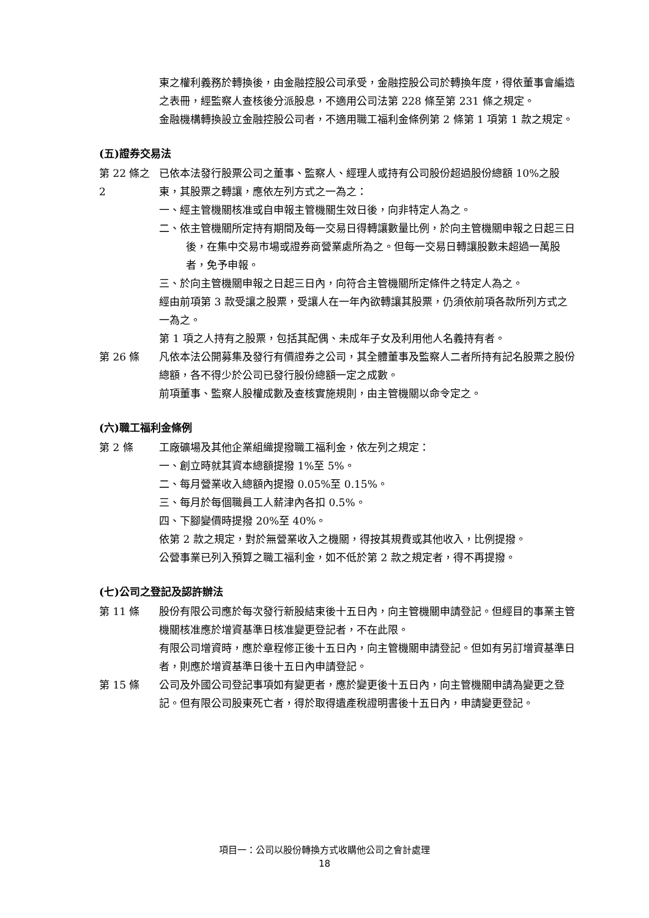東之權利義務於轉換後，由金融控股公司承受，金融控股公司於轉換年度，得依董事會編造之表冊，經監察人查核後分派股息，不適用公司法第 228 條至第 231 條之規定。
金融機構轉換設立金融控股公司者，不適用職工福利金條例第 2 條第 1 項第 1 款之規定。
(五)證券交易法
第 22 條之 2
已依本法發行股票公司之董事、監察人、經理人或持有公司股份超過股份總額 10%之股東，其股票之轉讓，應依左列方式之一為之：
一、經主管機關核准或自申報主管機關生效日後，向非特定人為之。
二、依主管機關所定持有期間及每一交易日得轉讓數量比例，於向主管機關申報之日起三日後，在集中交易市場或證券商營業處所為之。但每一交易日轉讓股數未超過一萬股者，免予申報。
三、於向主管機關申報之日起三日內，向符合主管機關所定條件之特定人為之。
經由前項第 3 款受讓之股票，受讓人在一年內欲轉讓其股票，仍須依前項各款所列方式之一為之。
第 1 項之人持有之股票，包括其配偶、未成年子女及利用他人名義持有者。
第 26 條 凡依本法公開募集及發行有價證券之公司，其全體董事及監察人二者所持有記名股票之股份總額，各不得少於公司已發行股份總額一定之成數。
前項董事、監察人股權成數及查核實施規則，由主管機關以命令定之。
(六)職工福利金條例
第 2 條 工廠礦場及其他企業組織提撥職工福利金，依左列之規定：
一、創立時就其資本總額提撥 1%至 5%。
二、每月營業收入總額內提撥 0.05%至 0.15%。
三、每月於每個職員工人薪津內各扣 0.5%。
四、下腳變價時提撥 20%至 40%。
依第 2 款之規定，對於無營業收入之機關，得按其規費或其他收入，比例提撥。
公營事業已列入預算之職工福利金，如不低於第 2 款之規定者，得不再提撥。
(七)公司之登記及認許辦法
第 11 條 股份有限公司應於每次發行新股結束後十五日內，向主管機關申請登記。但經目的事業主管機關核准應於增資基準日核准變更登記者，不在此限。
有限公司增資時，應於章程修正後十五日內，向主管機關申請登記。但如有另訂增資基準日者，則應於增資基準日後十五日內申請登記。
第 15 條 公司及外國公司登記事項如有變更者，應於變更後十五日內，向主管機關申請為變更之登記。但有限公司股東死亡者，得於取得遺產稅證明書後十五日內，申請變更登記。
項目一：公司以股份轉換方式收購他公司之會計處理
18